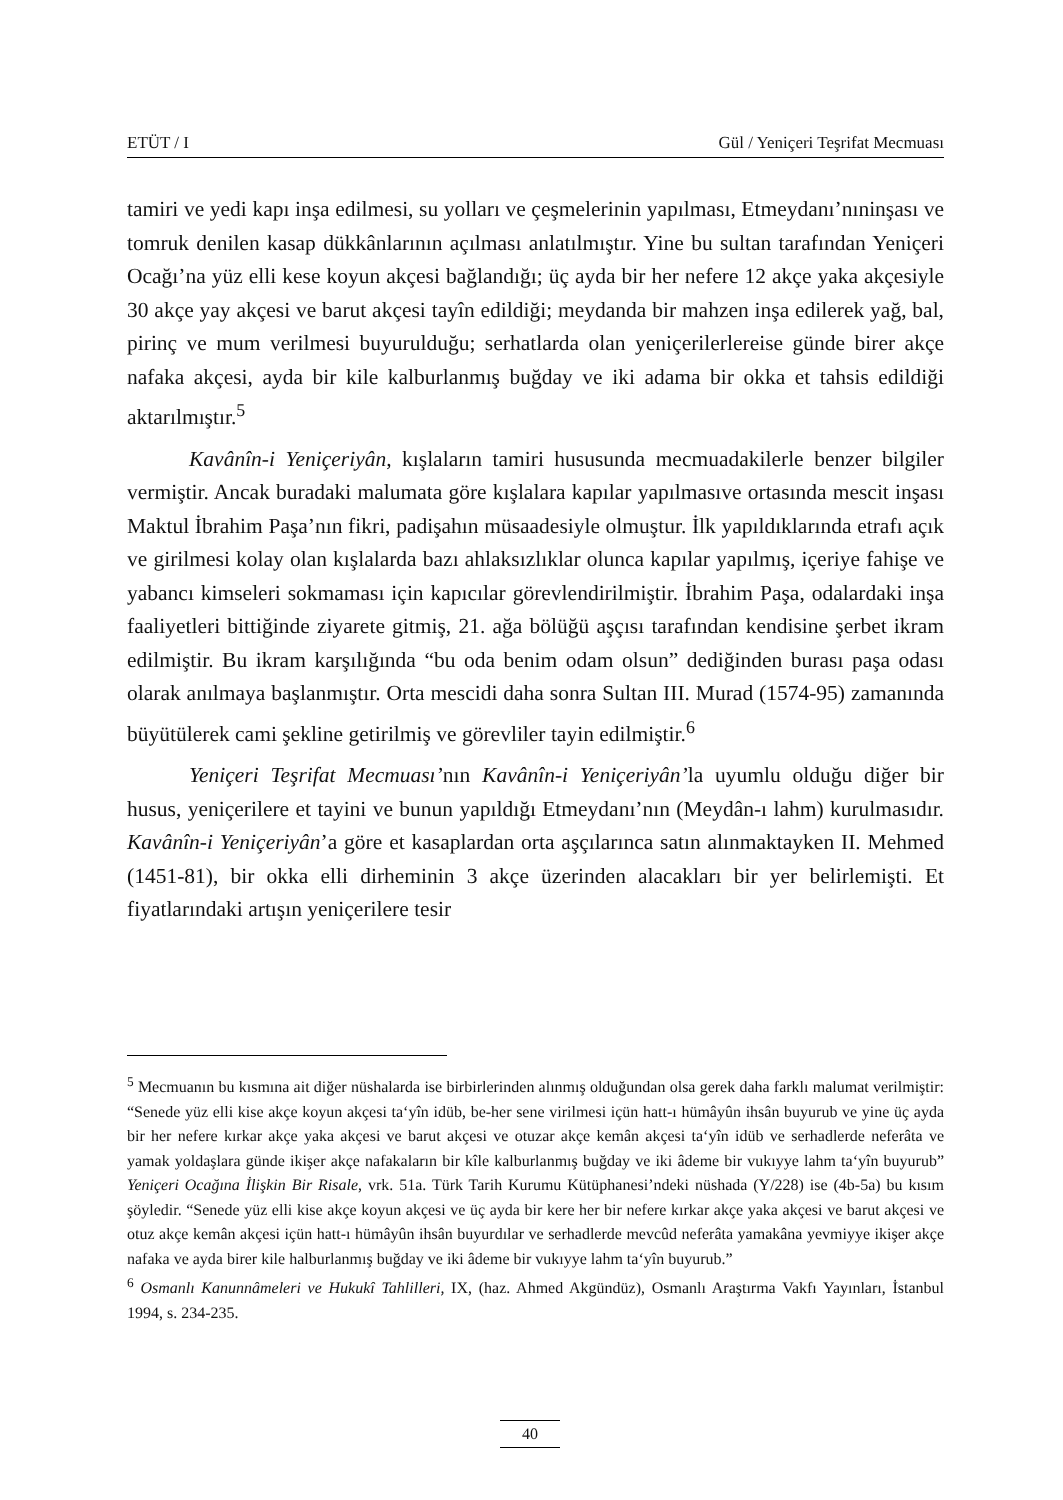ETÜT / I Gül / Yeniçeri Teşrifat Mecmuası
tamiri ve yedi kapı inşa edilmesi, su yolları ve çeşmelerinin yapılması, Etmeydanı’nıninşası ve tomruk denilen kasap dükkânlarının açılması anlatılmıştır. Yine bu sultan tarafından Yeniçeri Ocağı’na yüz elli kese koyun akçesi bağlandığı; üç ayda bir her nefere 12 akçe yaka akçesiyle 30 akçe yay akçesi ve barut akçesi tayîn edildiği; meydanda bir mahzen inşa edilerek yağ, bal, pirinç ve mum verilmesi buyurulduğu; serhatlarda olan yeniçerilerlereise günde birer akçe nafaka akçesi, ayda bir kile kalburlanmış buğday ve iki adama bir okka et tahsis edildiği aktarılmıştır.<sup>5</sup>
Kavânîn-i Yeniçeriyân, kışlaların tamiri hususunda mecmuadakilerle benzer bilgiler vermiştir. Ancak buradaki malumata göre kışlalara kapılar yapılmasıve ortasında mescit inşası Maktul İbrahim Paşa’nın fikri, padişahın müsaadesiyle olmuştur. İlk yapıldıklarında etrafı açık ve girilmesi kolay olan kışlalarda bazı ahlaksızlıklar olunca kapılar yapılmış, içeriye fahişe ve yabancı kimseleri sokmaması için kapıcılar görevlendirilmiştir. İbrahim Paşa, odalardaki inşa faaliyetleri bittiğinde ziyarete gitmiş, 21. ağa bölüğü aşçısı tarafından kendisine şerbet ikram edilmiştir. Bu ikram karşılığında “bu oda benim odam olsun” dediğinden burası paşa odası olarak anılmaya başlanmıştır. Orta mescidi daha sonra Sultan III. Murad (1574-95) zamanında büyütülerek cami şekline getirilmiş ve görevliler tayin edilmiştir.<sup>6</sup>
Yeniçeri Teşrifat Mecmuası’nın Kavânîn-i Yeniçeriyân’la uyumlu olduğu diğer bir husus, yeniçerilere et tayini ve bunun yapıldığı Etmeydanı’nın (Meydân-ı lahm) kurulmasıdır. Kavânîn-i Yeniçeriyân’a göre et kasaplardan orta aşçılarınca satın alınmaktayken II. Mehmed (1451-81), bir okka elli dirheminin 3 akçe üzerinden alacakları bir yer belirlemişti. Et fiyatlarındaki artışın yeniçerilere tesir
<sup>5</sup> Mecmuanın bu kısmına ait diğer nüshalarda ise birbirlerinden alınmış olduğundan olsa gerek daha farklı malumat verilmiştir: “Senede yüz elli kise akçe koyun akçesi ta‘yîn idüb, be-her sene virilmesi içün hatt-ı hümâyûn ihsân buyurub ve yine üç ayda bir her nefere kırkar akçe yaka akçesi ve barut akçesi ve otuzar akçe kemân akçesi ta‘yîn idüb ve serhadlerde neferâta ve yamak yoldaşlara günde ikişer akçe nafakaların bir kîle kalburlanmış buğday ve iki âdeme bir vukıyye lahm ta‘yîn buyurub” Yeniçeri Ocağına İlişkin Bir Risale, vrk. 51a. Türk Tarih Kurumu Kütüphanesi’ndeki nüshada (Y/228) ise (4b-5a) bu kısım şöyledir. “Senede yüz elli kise akçe koyun akçesi ve üç ayda bir kere her bir nefere kırkar akçe yaka akçesi ve barut akçesi ve otuz akçe kemân akçesi içün hatt-ı hümâyûn ihsân buyurdılar ve serhadlerde mevcûd neferâta yamakâna yevmiyye ikişer akçe nafaka ve ayda birer kile halburlanmış buğday ve iki âdeme bir vukıyye lahm ta‘yîn buyurub.”
<sup>6</sup> Osmanlı Kanunnâmeleri ve Hukukî Tahlilleri, IX, (haz. Ahmed Akgündüz), Osmanlı Araştırma Vakfı Yayınları, İstanbul 1994, s. 234-235.
40